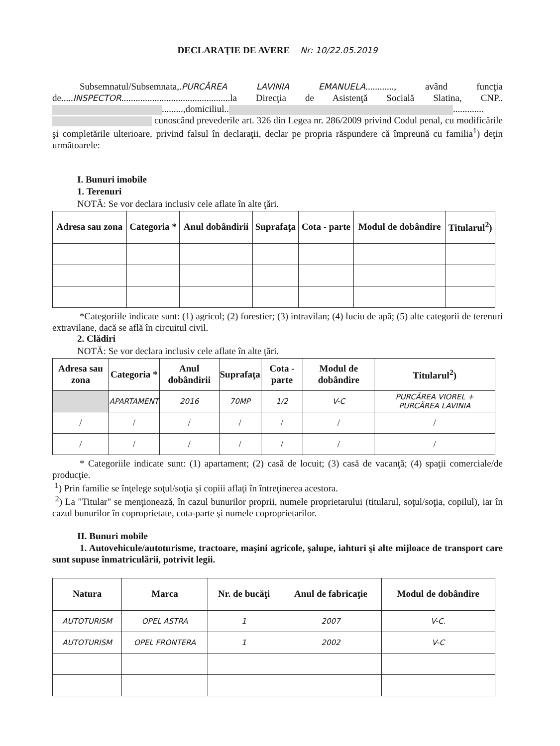DECLARAŢIE DE AVERE Nr: 10/22.05.2019
Subsemnatul/Subsemnata,.PURCĂREA LAVINIA EMANUELA............, având funcţia de.....INSPECTOR..............................................la Direcţia de Asistenţă Socială Slatina, CNP.. .........,domiciliul.. ............. cunoscând prevederile art. 326 din Legea nr. 286/2009 privind Codul penal, cu modificările şi completările ulterioare, privind falsul în declaraţii, declar pe propria răspundere că împreună cu familia<sup>1</sup>) deţin următoarele:
I. Bunuri imobile
1. Terenuri
NOTĂ: Se vor declara inclusiv cele aflate în alte ţări.
| Adresa sau zona | Categoria * | Anul dobândirii | Suprafaţa | Cota - parte | Modul de dobândire | Titularul<sup>2</sup>) |
| --- | --- | --- | --- | --- | --- | --- |
*Categoriile indicate sunt: (1) agricol; (2) forestier; (3) intravilan; (4) luciu de apă; (5) alte categorii de terenuri extravilane, dacă se află în circuitul civil.
2. Clădiri
NOTĂ: Se vor declara inclusiv cele aflate în alte ţări.
| Adresa sau zona | Categoria * | Anul dobândirii | Suprafaţa | Cota - parte | Modul de dobândire | Titularul<sup>2</sup>) |
| --- | --- | --- | --- | --- | --- | --- |
| | APARTAMENT | 2016 | 70MP | 1/2 | V-C | PURCĂREA VIOREL + PURCĂREA LAVINIA |
| / | / | / | / | / | / | / |
| / | / | / | / | / | / | / |
* Categoriile indicate sunt: (1) apartament; (2) casă de locuit; (3) casă de vacanţă; (4) spaţii comerciale/de producţie.
<sup>1</sup>) Prin familie se înţelege soţul/soţia şi copiii aflaţi în întreţinerea acestora.
<sup>2</sup>) La "Titular" se menţionează, în cazul bunurilor proprii, numele proprietarului (titularul, soţul/soţia, copilul), iar în cazul bunurilor în coproprietate, cota-parte şi numele coproprietarilor.
II. Bunuri mobile
1. Autovehicule/autoturisme, tractoare, maşini agricole, şalupe, iahturi şi alte mijloace de transport care sunt supuse înmatriculării, potrivit legii.
| Natura | Marca | Nr. de bucăţi | Anul de fabricaţie | Modul de dobândire |
| --- | --- | --- | --- | --- |
| AUTOTURISM | OPEL ASTRA | 1 | 2007 | V-C. |
| AUTOTURISM | OPEL FRONTERA | 1 | 2002 | V-C |